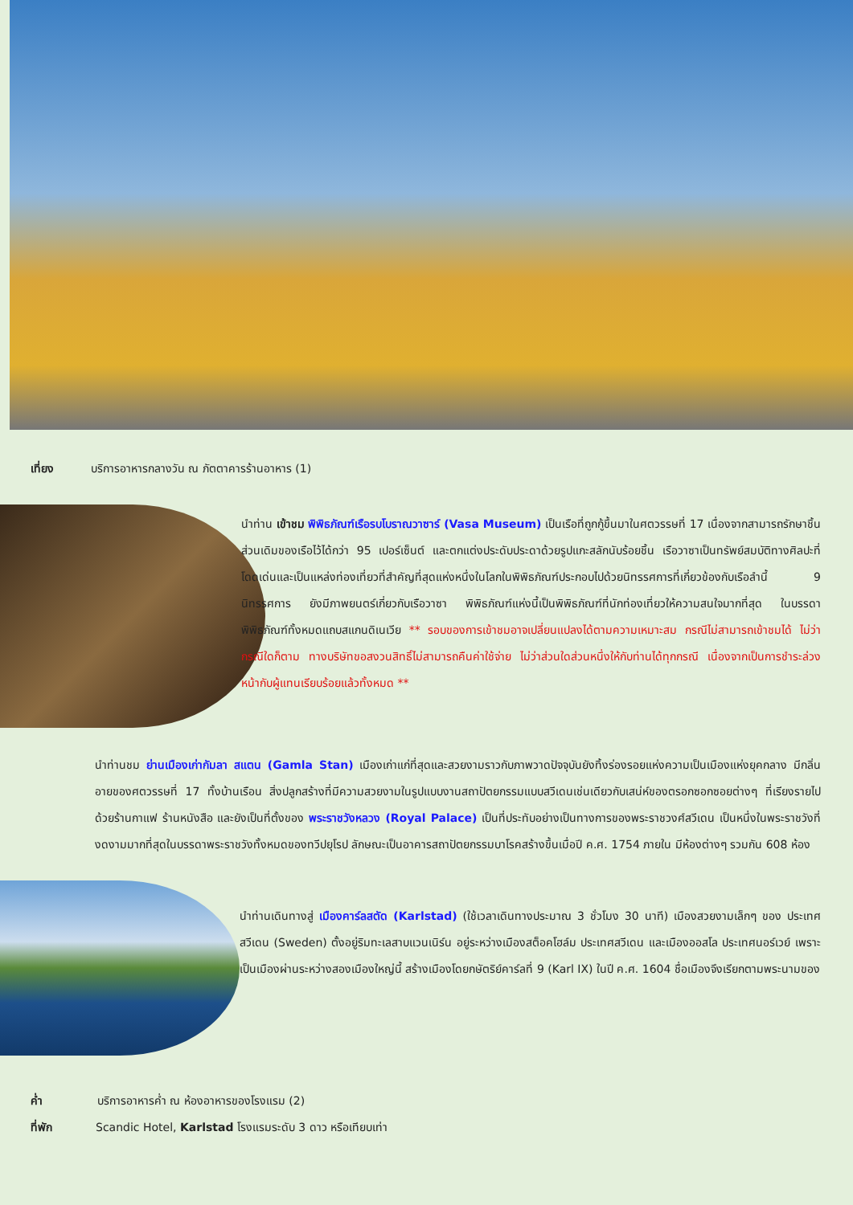เที่ยง บริการอาหารกลางวัน ณ ภัตตาคารร้านอาหาร (1)
นำท่าน เข้าชม พิพิธภัณฑ์เรือรบโบราณวาซาร์ (Vasa Museum) เป็นเรือที่ถูกกู้ขึ้นมาในศตวรรษที่ 17 เนื่องจากสามารถรักษาชิ้นส่วนเดิมของเรือไว้ได้กว่า 95 เปอร์เซ็นต์ และตกแต่งประดับประดาด้วยรูปแกะสลักนับร้อยชิ้น เรือวาซาเป็นทรัพย์สมบัติทางศิลปะที่โดดเด่นและเป็นแหล่งท่องเที่ยวที่สำคัญที่สุดแห่งหนึ่งในโลกในพิพิธภัณฑ์ประกอบไปด้วยนิทรรศการที่เกี่ยวข้องกับเรือลำนี้ 9 นิทรรศการ ยังมีภาพยนตร์เกี่ยวกับเรือวาซา พิพิธภัณฑ์แห่งนี้เป็นพิพิธภัณฑ์ที่นักท่องเที่ยวให้ความสนใจมากที่สุด ในบรรดาพิพิธภัณฑ์ทั้งหมดแถบสแกนดิเนเวีย ** รอบของการเข้าชมอาจเปลี่ยนแปลงได้ตามความเหมาะสม กรณีไม่สามารถเข้าชมได้ ไม่ว่ากรณีใดก็ตาม ทางบริษัทขอสงวนสิทธิ์ไม่สามารถคืนค่าใช้จ่าย ไม่ว่าส่วนใดส่วนหนึ่งให้กับท่านได้ทุกกรณี เนื่องจากเป็นการชำระล่วงหน้ากับผู้แทนเรียบร้อยแล้วทั้งหมด **
นำท่านชม ย่านเมืองเก่ากัมลา สแตน (Gamla Stan) เมืองเก่าแก่ที่สุดและสวยงามราวกับภาพวาดปัจจุบันยังทิ้งร่องรอยแห่งความเป็นเมืองแห่งยุคกลาง มีกลิ่นอายของศตวรรษที่ 17 ทั้งบ้านเรือน สิ่งปลูกสร้างที่มีความสวยงามในรูปแบบงานสถาปัตยกรรมแบบสวีเดนเช่นเดียวกับเสน่ห์ของตรอกซอกซอยต่างๆ ที่เรียงรายไปด้วยร้านกาแฟ ร้านหนังสือ และยังเป็นที่ตั้งของ พระราชวังหลวง (Royal Palace) เป็นที่ประทับอย่างเป็นทางการของพระราชวงศ์สวีเดน เป็นหนึ่งในพระราชวังที่งดงามมากที่สุดในบรรดาพระราชวังทั้งหมดของทวีปยุโรป ลักษณะเป็นอาคารสถาปัตยกรรมบาโรคสร้างขึ้นเมื่อปี ค.ศ. 1754 ภายใน มีห้องต่างๆ รวมกัน 608 ห้อง
นำท่านเดินทางสู่ เมืองคาร์ลสตัด (Karlstad) (ใช้เวลาเดินทางประมาณ 3 ชั่วโมง 30 นาที) เมืองสวยงามเล็กๆ ของ ประเทศสวีเดน (Sweden) ตั้งอยู่ริมทะเลสาบแวนเนิร์น อยู่ระหว่างเมืองสต็อคโฮล์ม ประเทศสวีเดน และเมืองออสโล ประเทศนอร์เวย์ เพราะเป็นเมืองผ่านระหว่างสองเมืองใหญ่นี้ สร้างเมืองโดยกษัตริย์คาร์ลที่ 9 (Karl IX) ในปี ค.ศ. 1604 ชื่อเมืองจึงเรียกตามพระนามของ
ค่ำ บริการอาหารค่ำ ณ ห้องอาหารของโรงแรม (2)
ที่พัก Scandic Hotel, Karlstad โรงแรมระดับ 3 ดาว หรือเทียบเท่า